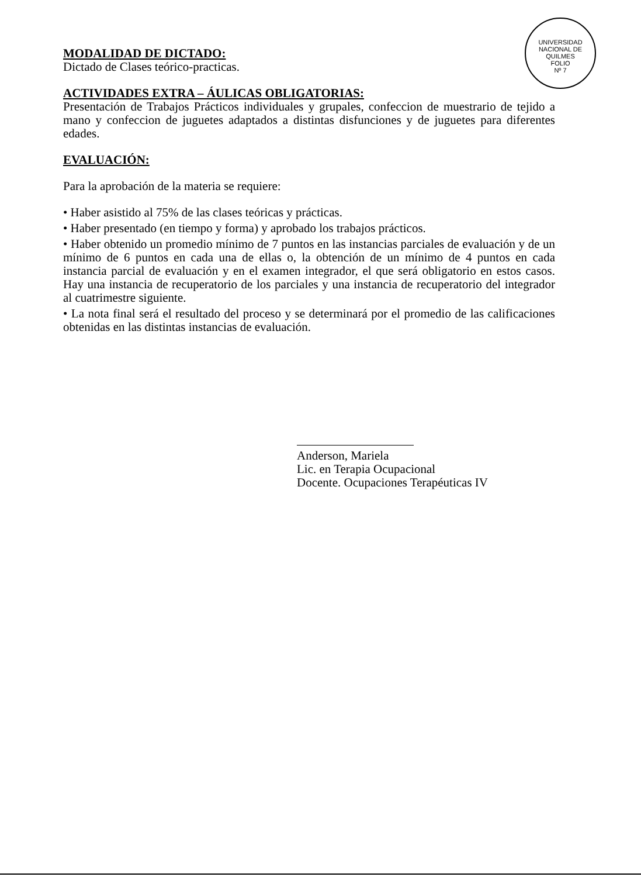UNIVERSIDAD NACIONAL DE QUILMES
FOLIO
Nº 7
MODALIDAD DE DICTADO:
Dictado de Clases teórico-practicas.
ACTIVIDADES EXTRA – ÁULICAS OBLIGATORIAS:
Presentación de Trabajos Prácticos individuales y grupales, confeccion de muestrario de tejido a mano y confeccion de juguetes adaptados a distintas disfunciones y de juguetes para diferentes edades.
EVALUACIÓN:
Para la aprobación de la materia se requiere:
• Haber asistido al 75% de las clases teóricas y prácticas.
• Haber presentado (en tiempo y forma) y aprobado los trabajos prácticos.
• Haber obtenido un promedio mínimo de 7 puntos en las instancias parciales de evaluación y de un mínimo de 6 puntos en cada una de ellas o, la obtención de un mínimo de 4 puntos en cada instancia parcial de evaluación y en el examen integrador, el que será obligatorio en estos casos. Hay una instancia de recuperatorio de los parciales y una instancia de recuperatorio del integrador al cuatrimestre siguiente.
• La nota final será el resultado del proceso y se determinará por el promedio de las calificaciones obtenidas en las distintas instancias de evaluación.
Anderson, Mariela
Lic. en Terapia Ocupacional
Docente. Ocupaciones Terapéuticas IV